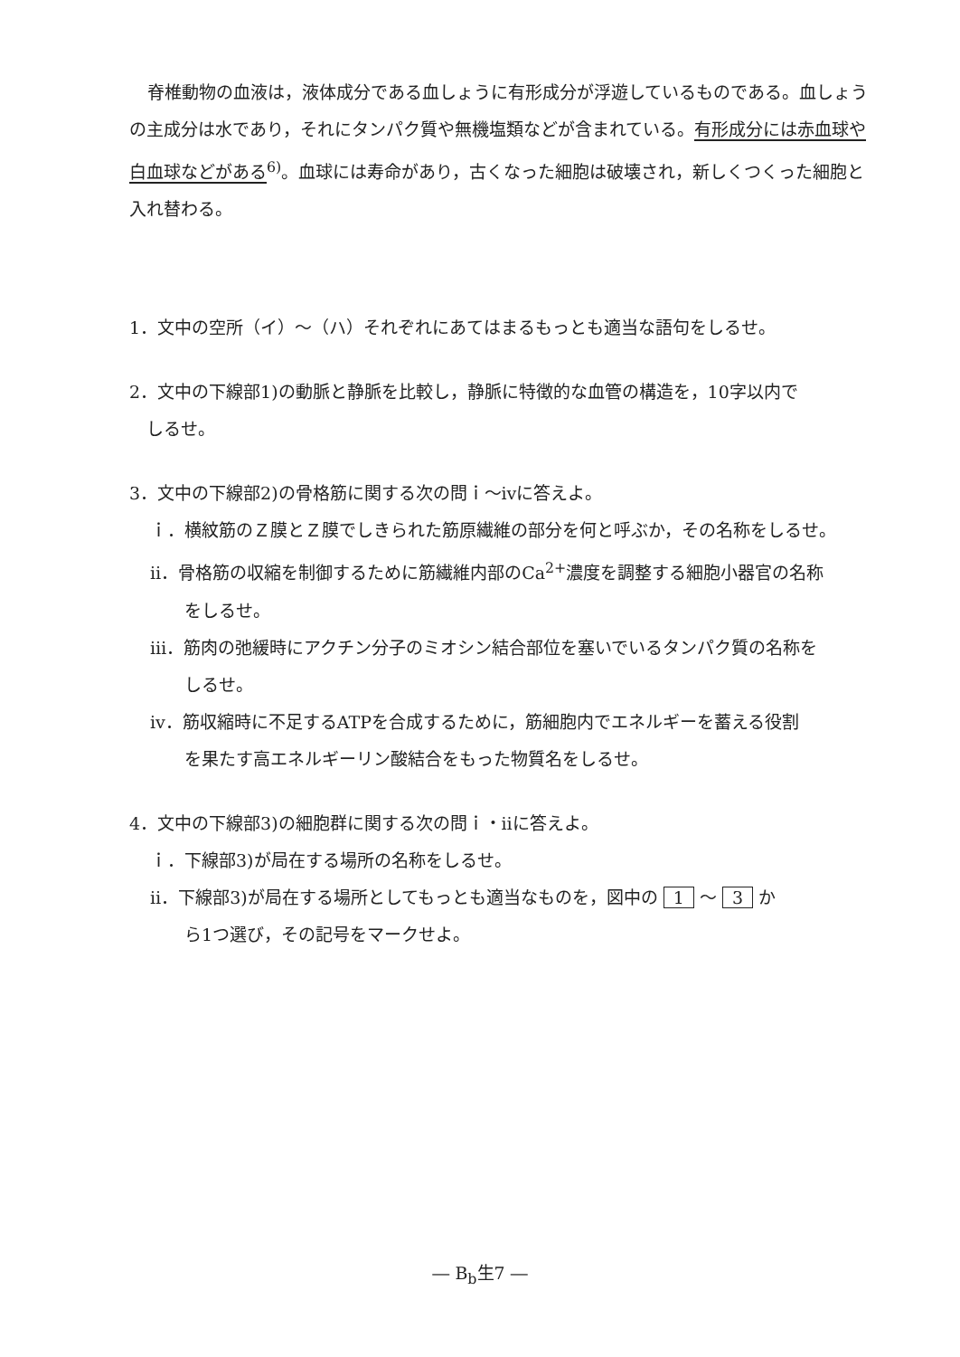脊椎動物の血液は，液体成分である血しょうに有形成分が浮遊しているものである。血しょうの主成分は水であり，それにタンパク質や無機塩類などが含まれている。有形成分には赤血球や白血球などがある<sup>6)</sup>。血球には寿命があり，古くなった細胞は破壊され，新しくつくった細胞と入れ替わる。
1．文中の空所（イ）～（ハ）それぞれにあてはまるもっとも適当な語句をしるせ。
2．文中の下線部1)の動脈と静脈を比較し，静脈に特徴的な血管の構造を，10字以内で
　しるせ。
3．文中の下線部2)の骨格筋に関する次の問ｉ～ⅳに答えよ。
ｉ．横紋筋のＺ膜とＺ膜でしきられた筋原繊維の部分を何と呼ぶか，その名称をしるせ。
ⅱ．骨格筋の収縮を制御するために筋繊維内部のCa<sup>2+</sup>濃度を調整する細胞小器官の名称
　　をしるせ。
ⅲ．筋肉の弛緩時にアクチン分子のミオシン結合部位を塞いでいるタンパク質の名称を
　　しるせ。
ⅳ．筋収縮時に不足するATPを合成するために，筋細胞内でエネルギーを蓄える役割
　　を果たす高エネルギーリン酸結合をもった物質名をしるせ。
4．文中の下線部3)の細胞群に関する次の問ｉ・ⅱに答えよ。
ｉ．下線部3)が局在する場所の名称をしるせ。
ⅱ．下線部3)が局在する場所としてもっとも適当なものを，図中の 1 ～ 3 か
　　ら1つ選び，その記号をマークせよ。
― B<sub>b</sub>生7 ―